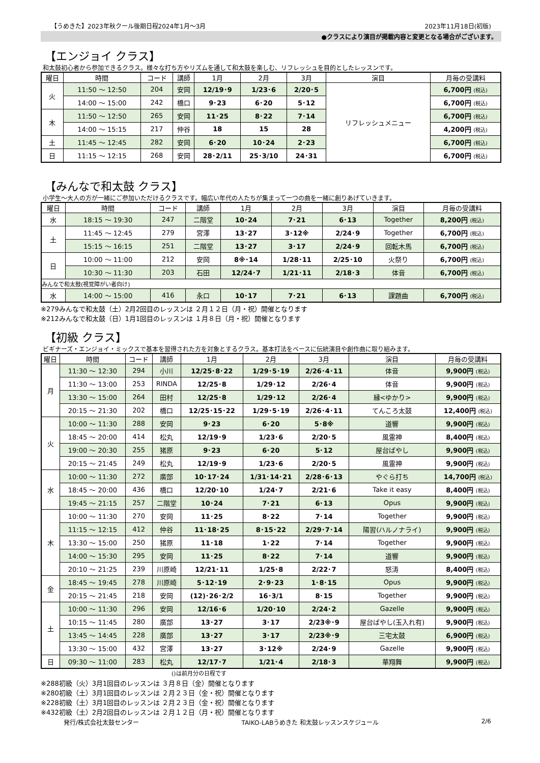【うめきた】2023年秋クール後期日程2024年1月～3月 2023年11月18日(初版)
●クラスにより演目が掲載内容と変更となる場合がございます。
【エンジョイ クラス】
和太鼓初心者から参加できるクラス。様々な打ち方やリズムを通して和太鼓を楽しむ、リフレッシュを目的としたレッスンです。
| 曜日 | 時間 | コード | 講師 | 1月 | 2月 | 3月 | 演目 | 月毎の受講料 |
| --- | --- | --- | --- | --- | --- | --- | --- | --- |
| 火 | 11:50 ～ 12:50 | 204 | 安岡 | 12/19･9 | 1/23･6 | 2/20･5 | リフレッシュメニュー | 6,700円 (税込) |
| | 14:00 ～ 15:00 | 242 | 橋口 | 9･23 | 6･20 | 5･12 | | 6,700円 (税込) |
| 木 | 11:50 ～ 12:50 | 265 | 安岡 | 11･25 | 8･22 | 7･14 | | 6,700円 (税込) |
| | 14:00 ～ 15:15 | 217 | 仲谷 | 18 | 15 | 28 | | 4,200円 (税込) |
| 土 | 11:45 ～ 12:45 | 282 | 安岡 | 6･20 | 10･24 | 2･23 | | 6,700円 (税込) |
| 日 | 11:15 ～ 12:15 | 268 | 安岡 | 28･2/11 | 25･3/10 | 24･31 | | 6,700円 (税込) |
【みんなで和太鼓 クラス】
小学生～大人の方が一緒にご参加いただけるクラスです。幅広い年代の人たちが集まって一つの曲を一緒に創りあげていきます。
| 曜日 | 時間 | コード | 講師 | 1月 | 2月 | 3月 | 演目 | 月毎の受講料 |
| --- | --- | --- | --- | --- | --- | --- | --- | --- |
| 水 | 18:15 ～ 19:30 | 247 | 二階堂 | 10･24 | 7･21 | 6･13 | Together | 8,200円 (税込) |
| 土 | 11:45 ～ 12:45 | 279 | 宮澤 | 13･27 | 3･12※ | 2/24･9 | Together | 6,700円 (税込) |
| | 15:15 ～ 16:15 | 251 | 二階堂 | 13･27 | 3･17 | 2/24･9 | 回転木馬 | 6,700円 (税込) |
| 日 | 10:00 ～ 11:00 | 212 | 安岡 | 8※･14 | 1/28･11 | 2/25･10 | 火祭り | 6,700円 (税込) |
| | 10:30 ～ 11:30 | 203 | 石田 | 12/24･7 | 1/21･11 | 2/18･3 | 体音 | 6,700円 (税込) |
| みんなで和太鼓(視覚障がい者向け) | | | | | | | | |
| 水 | 14:00 ～ 15:00 | 416 | 永口 | 10･17 | 7･21 | 6･13 | 課題曲 | 6,700円 (税込) |
※279みんなで和太鼓（土）2月2回目のレッスンは ２月１２日（月・祝）開催となります
※212みんなで和太鼓（日）1月1回目のレッスンは １月８日（月・祝）開催となります
【初級 クラス】
ビギナーズ・エンジョイ・ミックスで基本を習得された方を対象とするクラス。基本打法をベースに伝統演目や創作曲に取り組みます。
| 曜日 | 時間 | コード | 講師 | 1月 | 2月 | 3月 | 演目 | 月毎の受講料 |
| --- | --- | --- | --- | --- | --- | --- | --- | --- |
| 月 | 11:30 ～ 12:30 | 294 | 小川 | 12/25･8･22 | 1/29･5･19 | 2/26･4･11 | 体音 | 9,900円 (税込) |
| | 11:30 ～ 13:00 | 253 | RINDA | 12/25･8 | 1/29･12 | 2/26･4 | 体音 | 9,900円 (税込) |
| | 13:30 ～ 15:00 | 264 | 田村 | 12/25･8 | 1/29･12 | 2/26･4 | 縁<ゆかり> | 9,900円 (税込) |
| | 20:15 ～ 21:30 | 202 | 橋口 | 12/25･15･22 | 1/29･5･19 | 2/26･4･11 | てんころ太鼓 | 12,400円 (税込) |
| 火 | 10:00 ～ 11:30 | 288 | 安岡 | 9･23 | 6･20 | 5･8※ | 道響 | 9,900円 (税込) |
| | 18:45 ～ 20:00 | 414 | 松丸 | 12/19･9 | 1/23･6 | 2/20･5 | 風雷神 | 8,400円 (税込) |
| | 19:00 ～ 20:30 | 255 | 猪原 | 9･23 | 6･20 | 5･12 | 屋台ばやし | 9,900円 (税込) |
| | 20:15 ～ 21:45 | 249 | 松丸 | 12/19･9 | 1/23･6 | 2/20･5 | 風雷神 | 9,900円 (税込) |
| 水 | 10:00 ～ 11:30 | 272 | 廣部 | 10･17･24 | 1/31･14･21 | 2/28･6･13 | やぐら打ち | 14,700円 (税込) |
| | 18:45 ～ 20:00 | 436 | 橋口 | 12/20･10 | 1/24･7 | 2/21･6 | Take it easy | 8,400円 (税込) |
| | 19:45 ～ 21:15 | 257 | 二階堂 | 10･24 | 7･21 | 6･13 | Opus | 9,900円 (税込) |
| 木 | 10:00 ～ 11:30 | 270 | 安岡 | 11･25 | 8･22 | 7･14 | Together | 9,900円 (税込) |
| | 11:15 ～ 12:15 | 412 | 仲谷 | 11･18･25 | 8･15･22 | 2/29･7･14 | 陽習(ハルノナライ) | 9,900円 (税込) |
| | 13:30 ～ 15:00 | 250 | 猪原 | 11･18 | 1･22 | 7･14 | Together | 9,900円 (税込) |
| | 14:00 ～ 15:30 | 295 | 安岡 | 11･25 | 8･22 | 7･14 | 道響 | 9,900円 (税込) |
| | 20:10 ～ 21:25 | 239 | 川原崎 | 12/21･11 | 1/25･8 | 2/22･7 | 怒涛 | 8,400円 (税込) |
| 金 | 18:45 ～ 19:45 | 278 | 川原崎 | 5･12･19 | 2･9･23 | 1･8･15 | Opus | 9,900円 (税込) |
| | 20:15 ～ 21:45 | 218 | 安岡 | (12)･26･2/2 | 16･3/1 | 8･15 | Together | 9,900円 (税込) |
| 土 | 10:00 ～ 11:30 | 296 | 安岡 | 12/16･6 | 1/20･10 | 2/24･2 | Gazelle | 9,900円 (税込) |
| | 10:15 ～ 11:45 | 280 | 廣部 | 13･27 | 3･17 | 2/23※･9 | 屋台ばやし(玉入れ有) | 9,900円 (税込) |
| | 13:45 ～ 14:45 | 228 | 廣部 | 13･27 | 3･17 | 2/23※･9 | 三宅太鼓 | 6,900円 (税込) |
| | 13:30 ～ 15:00 | 432 | 宮澤 | 13･27 | 3･12※ | 2/24･9 | Gazelle | 9,900円 (税込) |
| 日 | 09:30 ～ 11:00 | 283 | 松丸 | 12/17･7 | 1/21･4 | 2/18･3 | 華翔舞 | 9,900円 (税込) |
()は前月分の日程です
※288初級（火）3月1回目のレッスンは ３月８日（金）開催となります
※280初級（土）3月1回目のレッスンは ２月２３日（金・祝）開催となります
※228初級（土）3月1回目のレッスンは ２月２３日（金・祝）開催となります
※432初級（土）2月2回目のレッスンは ２月１２日（月・祝）開催となります
発行/株式会社太鼓センター TAIKO-LABうめきた 和太鼓レッスンスケジュール 2/6